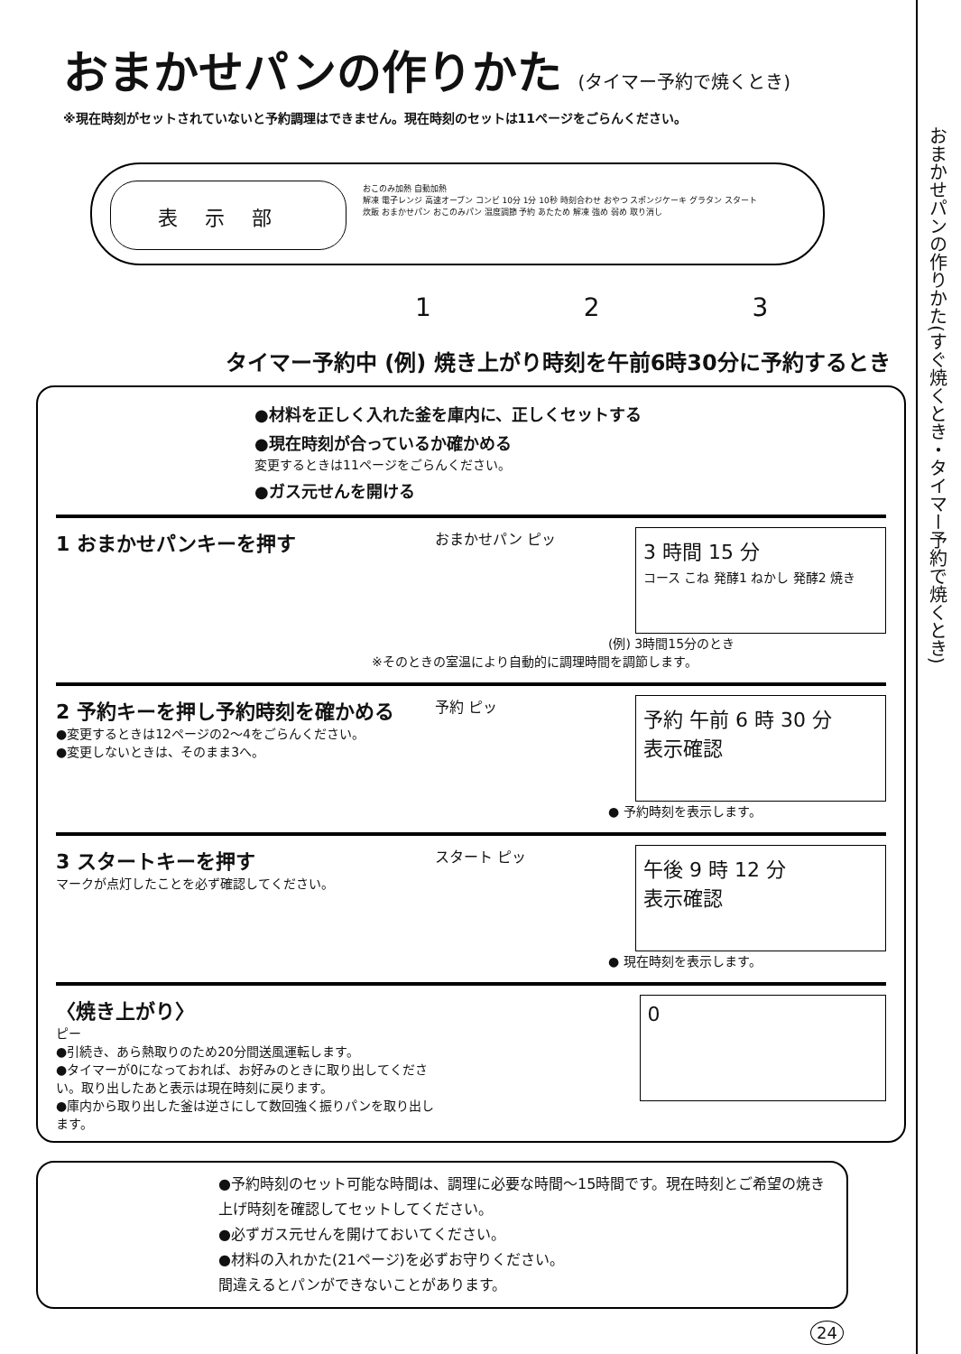おまかせパンの作りかた (タイマー予約で焼くとき)
※現在時刻がセットされていないと予約調理はできません。現在時刻のセットは11ページをごらんください。
表示部
おこのみ加熱 自動加熱
解凍 電子レンジ 高速オーブン コンビ 10分 1分 10秒 時刻合わせ おやつ スポンジケーキ グラタン スタート
炊飯 おまかせパン おこのみパン 温度調節 予約 あたため 解凍 強め 弱め 取り消し
1 2 3
タイマー予約中 (例) 焼き上がり時刻を午前6時30分に予約するとき
●材料を正しく入れた釜を庫内に、正しくセットする
●現在時刻が合っているか確かめる
変更するときは11ページをごらんください。
●ガス元せんを開ける
1 おまかせパンキーを押す
おまかせパン ピッ
3 時間 15 分
コース こね 発酵1 ねかし 発酵2 焼き
(例) 3時間15分のとき
※そのときの室温により自動的に調理時間を調節します。
2 予約キーを押し予約時刻を確かめる
●変更するときは12ページの2～4をごらんください。
●変更しないときは、そのまま3へ。
予約 ピッ
予約 午前 6 時 30 分
表示確認
● 予約時刻を表示します。
3 スタートキーを押す
マークが点灯したことを必ず確認してください。
スタート ピッ
午後 9 時 12 分
表示確認
● 現在時刻を表示します。
〈焼き上がり〉
ピー
●引続き、あら熱取りのため20分間送風運転します。
●タイマーが0になっておれば、お好みのときに取り出してください。取り出したあと表示は現在時刻に戻ります。
●庫内から取り出した釜は逆さにして数回強く振りパンを取り出します。
0
●予約時刻のセット可能な時間は、調理に必要な時間～15時間です。現在時刻とご希望の焼き上げ時刻を確認してセットしてください。
●必ずガス元せんを開けておいてください。
●材料の入れかた(21ページ)を必ずお守りください。
間違えるとパンができないことがあります。
24
おまかせパンの作りかた(すぐ焼くとき・タイマー予約で焼くとき)